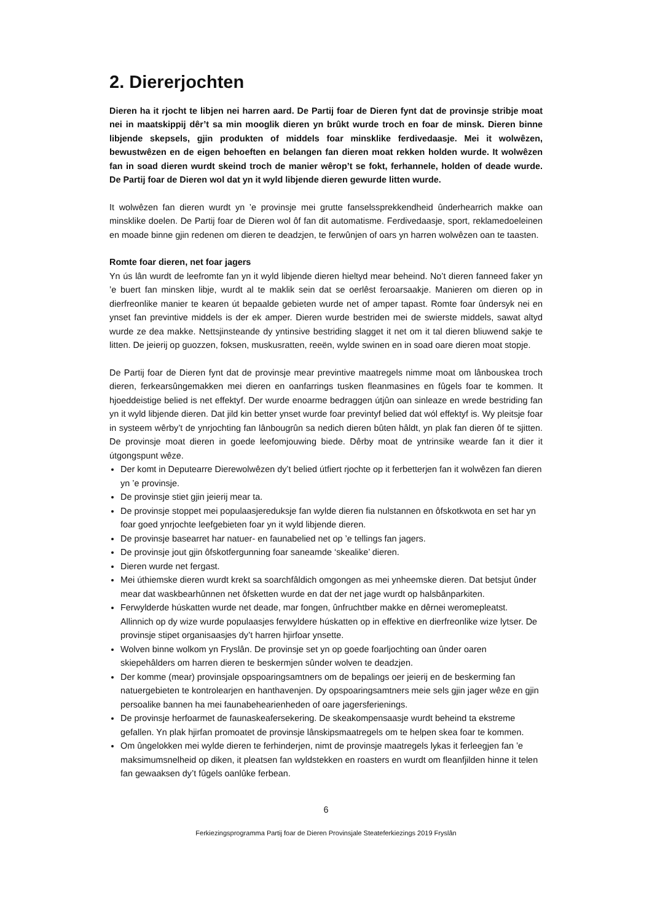2. Diererjochten
Dieren ha it rjocht te libjen nei harren aard. De Partij foar de Dieren fynt dat de provinsje stribje moat nei in maatskippij dêr’t sa min mooglik dieren yn brûkt wurde troch en foar de minsk. Dieren binne libjende skepsels, gjin produkten of middels foar minsklike ferdivedaasje. Mei it wolwêzen, bewustwêzen en de eigen behoeften en belangen fan dieren moat rekken holden wurde. It wolwêzen fan in soad dieren wurdt skeind troch de manier wêrop’t se fokt, ferhannele, holden of deade wurde. De Partij foar de Dieren wol dat yn it wyld libjende dieren gewurde litten wurde.
It wolwêzen fan dieren wurdt yn ’e provinsje mei grutte fanselssprekkendheid ûnderhearrich makke oan minsklike doelen. De Partij foar de Dieren wol ôf fan dit automatisme. Ferdivedaasje, sport, reklamedoeleinen en moade binne gjin redenen om dieren te deadzjen, te ferwûnjen of oars yn harren wolwêzen oan te taasten.
Romte foar dieren, net foar jagers
Yn ús lân wurdt de leefromte fan yn it wyld libjende dieren hieltyd mear beheind. No’t dieren fanneed faker yn ’e buert fan minsken libje, wurdt al te maklik sein dat se oerlêst feroarsaakje. Manieren om dieren op in dierfreonlike manier te kearen út bepaalde gebieten wurde net of amper tapast. Romte foar ûndersyk nei en ynset fan previntive middels is der ek amper. Dieren wurde bestriden mei de swierste middels, sawat altyd wurde ze dea makke. Nettsjinsteande dy yntinsive bestriding slagget it net om it tal dieren bliuwend sakje te litten. De jeierij op guozzen, foksen, muskusratten, reeën, wylde swinen en in soad oare dieren moat stopje.
De Partij foar de Dieren fynt dat de provinsje mear previntive maatregels nimme moat om lânbouskea troch dieren, ferkearsûngemakken mei dieren en oanfarrings tusken fleanmasines en fûgels foar te kommen. It hjoeddeistige belied is net effektyf. Der wurde enoarme bedraggen útjûn oan sinleaze en wrede bestriding fan yn it wyld libjende dieren. Dat jild kin better ynset wurde foar previntyf belied dat wól effektyf is. Wy pleitsje foar in systeem wêrby’t de ynrjochting fan lânbougrûn sa nedich dieren bûten hâldt, yn plak fan dieren ôf te sjitten. De provinsje moat dieren in goede leefomjouwing biede. Dêrby moat de yntrinsike wearde fan it dier it útgongspunt wêze.
Der komt in Deputearre Dierewolwêzen dy’t belied útfiert rjochte op it ferbetterjen fan it wolwêzen fan dieren yn ’e provinsje.
De provinsje stiet gjin jeierij mear ta.
De provinsje stoppet mei populaasjereduksje fan wylde dieren fia nulstannen en ôfskotkwota en set har yn foar goed ynrjochte leefgebieten foar yn it wyld libjende dieren.
De provinsje basearret har natuer- en faunabelied net op ’e tellings fan jagers.
De provinsje jout gjin ôfskotfergunning foar saneamde ‘skealike’ dieren.
Dieren wurde net fergast.
Mei úthiemske dieren wurdt krekt sa soarchfâldich omgongen as mei ynheemske dieren. Dat betsjut ûnder mear dat waskbearhûnnen net ôfsketten wurde en dat der net jage wurdt op halsbânparkiten.
Ferwylderde húskatten wurde net deade, mar fongen, ûnfruchtber makke en dêrnei weromepleatst. Allinnich op dy wize wurde populaasjes ferwyldere húskatten op in effektive en dierfreonlike wize lytser. De provinsje stipet organisaasjes dy’t harren hjirfoar ynsette.
Wolven binne wolkom yn Fryslân. De provinsje set yn op goede foarljochting oan ûnder oaren skiepehâlders om harren dieren te beskermjen sûnder wolven te deadzjen.
Der komme (mear) provinsjale opspoaringsamtners om de bepalings oer jeierij en de beskerming fan natuergebieten te kontrolearjen en hanthavenjen. Dy opspoaringsamtners meie sels gjin jager wêze en gjin persoalike bannen ha mei faunabehearienheden of oare jagersferienings.
De provinsje herfoarmet de faunaskeafersekering. De skeakompensaasje wurdt beheind ta ekstreme gefallen. Yn plak hjirfan promoatet de provinsje lânskipsmaatregels om te helpen skea foar te kommen.
Om ûngelokken mei wylde dieren te ferhinderjen, nimt de provinsje maatregels lykas it ferleegjen fan ’e maksimumsnelheid op diken, it pleatsen fan wyldstekken en roasters en wurdt om fleanfjilden hinne it telen fan gewaaksen dy’t fûgels oanlûke ferbean.
6
Ferkiezingsprogramma Partij foar de Dieren Provinsjale Steateferkiezings 2019 Fryslân